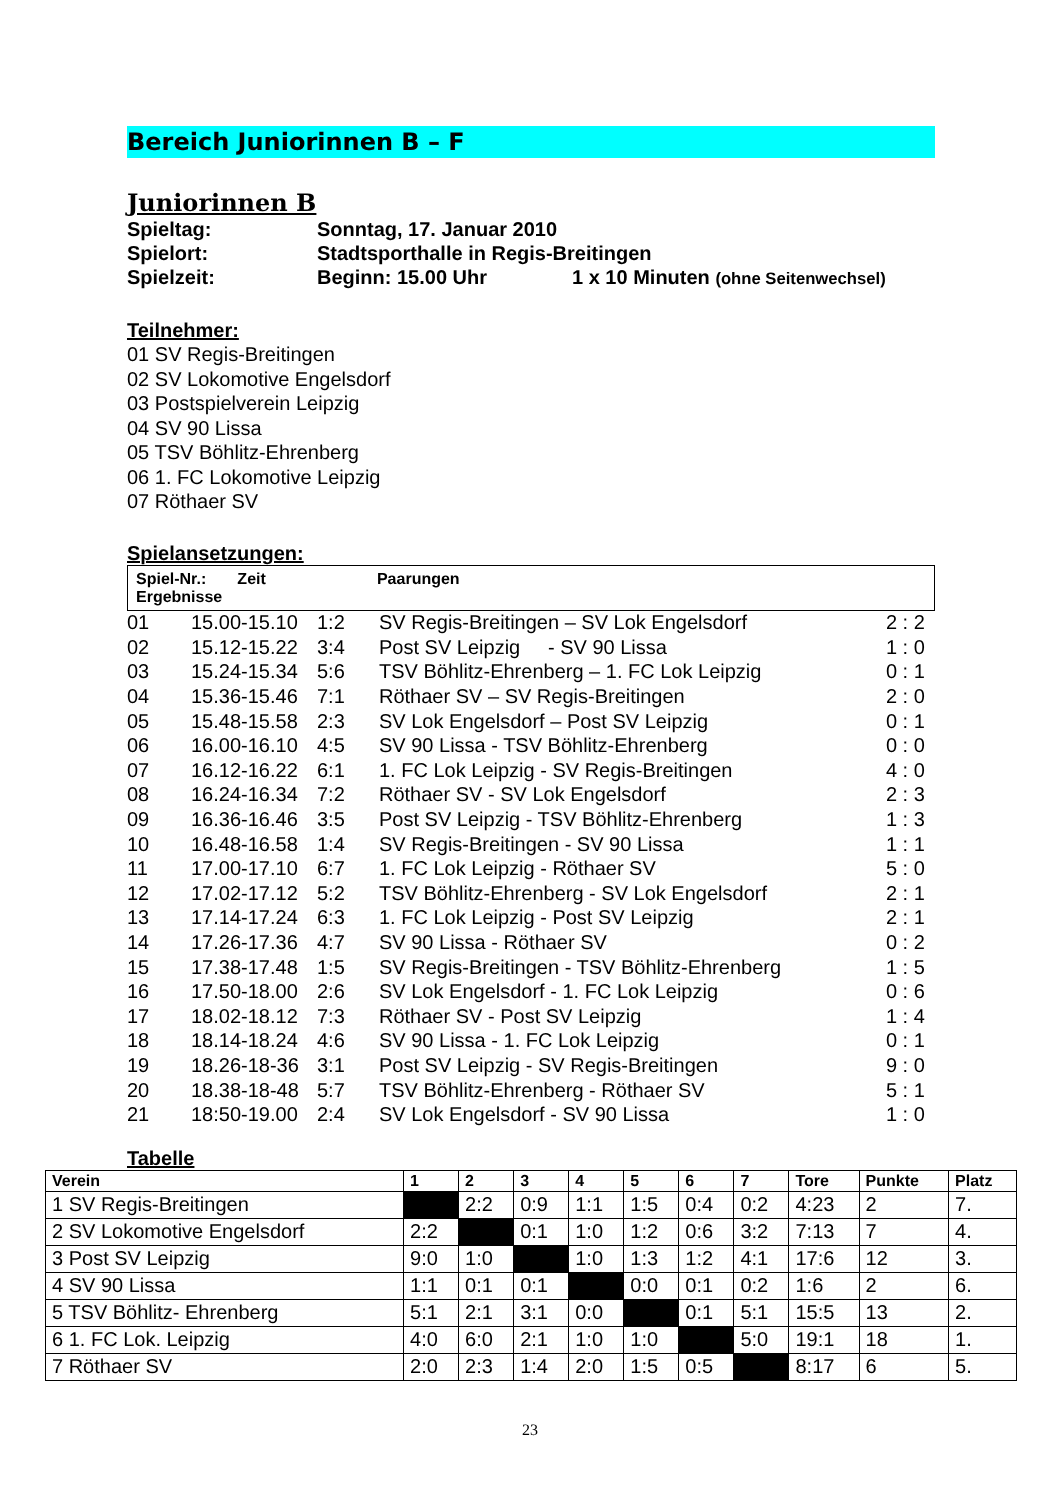Bereich Juniorinnen B – F
Juniorinnen B
Spieltag: Sonntag, 17. Januar 2010
Spielort: Stadtsporthalle in Regis-Breitingen
Spielzeit: Beginn: 15.00 Uhr 1 x 10 Minuten (ohne Seitenwechsel)
Teilnehmer:
01 SV Regis-Breitingen
02 SV Lokomotive Engelsdorf
03 Postspielverein Leipzig
04 SV 90 Lissa
05 TSV Böhlitz-Ehrenberg
06 1. FC Lokomotive Leipzig
07 Röthaer SV
Spielansetzungen:
Spiel-Nr.: Zeit Paarungen
Ergebnisse
| 01 | 15.00-15.10 | 1:2 | SV Regis-Breitingen – SV Lok Engelsdorf | 2 : 2 |
| 02 | 15.12-15.22 | 3:4 | Post SV Leipzig - SV 90 Lissa | 1 : 0 |
| 03 | 15.24-15.34 | 5:6 | TSV Böhlitz-Ehrenberg – 1. FC Lok Leipzig | 0 : 1 |
| 04 | 15.36-15.46 | 7:1 | Röthaer SV – SV Regis-Breitingen | 2 : 0 |
| 05 | 15.48-15.58 | 2:3 | SV Lok Engelsdorf – Post SV Leipzig | 0 : 1 |
| 06 | 16.00-16.10 | 4:5 | SV 90 Lissa - TSV Böhlitz-Ehrenberg | 0 : 0 |
| 07 | 16.12-16.22 | 6:1 | 1. FC Lok Leipzig - SV Regis-Breitingen | 4 : 0 |
| 08 | 16.24-16.34 | 7:2 | Röthaer SV - SV Lok Engelsdorf | 2 : 3 |
| 09 | 16.36-16.46 | 3:5 | Post SV Leipzig - TSV Böhlitz-Ehrenberg | 1 : 3 |
| 10 | 16.48-16.58 | 1:4 | SV Regis-Breitingen - SV 90 Lissa | 1 : 1 |
| 11 | 17.00-17.10 | 6:7 | 1. FC Lok Leipzig - Röthaer SV | 5 : 0 |
| 12 | 17.02-17.12 | 5:2 | TSV Böhlitz-Ehrenberg - SV Lok Engelsdorf | 2 : 1 |
| 13 | 17.14-17.24 | 6:3 | 1. FC Lok Leipzig - Post SV Leipzig | 2 : 1 |
| 14 | 17.26-17.36 | 4:7 | SV 90 Lissa - Röthaer SV | 0 : 2 |
| 15 | 17.38-17.48 | 1:5 | SV Regis-Breitingen - TSV Böhlitz-Ehrenberg | 1 : 5 |
| 16 | 17.50-18.00 | 2:6 | SV Lok Engelsdorf - 1. FC Lok Leipzig | 0 : 6 |
| 17 | 18.02-18.12 | 7:3 | Röthaer SV - Post SV Leipzig | 1 : 4 |
| 18 | 18.14-18.24 | 4:6 | SV 90 Lissa - 1. FC Lok Leipzig | 0 : 1 |
| 19 | 18.26-18-36 | 3:1 | Post SV Leipzig - SV Regis-Breitingen | 9 : 0 |
| 20 | 18.38-18-48 | 5:7 | TSV Böhlitz-Ehrenberg - Röthaer SV | 5 : 1 |
| 21 | 18:50-19.00 | 2:4 | SV Lok Engelsdorf - SV 90 Lissa | 1 : 0 |
Tabelle
| Verein | 1 | 2 | 3 | 4 | 5 | 6 | 7 | Tore | Punkte | Platz |
| --- | --- | --- | --- | --- | --- | --- | --- | --- | --- | --- |
| 1 SV Regis-Breitingen | | 2:2 | 0:9 | 1:1 | 1:5 | 0:4 | 0:2 | 4:23 | 2 | 7. |
| 2 SV Lokomotive Engelsdorf | 2:2 | | 0:1 | 1:0 | 1:2 | 0:6 | 3:2 | 7:13 | 7 | 4. |
| 3 Post SV Leipzig | 9:0 | 1:0 | | 1:0 | 1:3 | 1:2 | 4:1 | 17:6 | 12 | 3. |
| 4 SV 90 Lissa | 1:1 | 0:1 | 0:1 | | 0:0 | 0:1 | 0:2 | 1:6 | 2 | 6. |
| 5 TSV Böhlitz- Ehrenberg | 5:1 | 2:1 | 3:1 | 0:0 | | 0:1 | 5:1 | 15:5 | 13 | 2. |
| 6 1. FC Lok. Leipzig | 4:0 | 6:0 | 2:1 | 1:0 | 1:0 | | 5:0 | 19:1 | 18 | 1. |
| 7 Röthaer SV | 2:0 | 2:3 | 1:4 | 2:0 | 1:5 | 0:5 | | 8:17 | 6 | 5. |
23